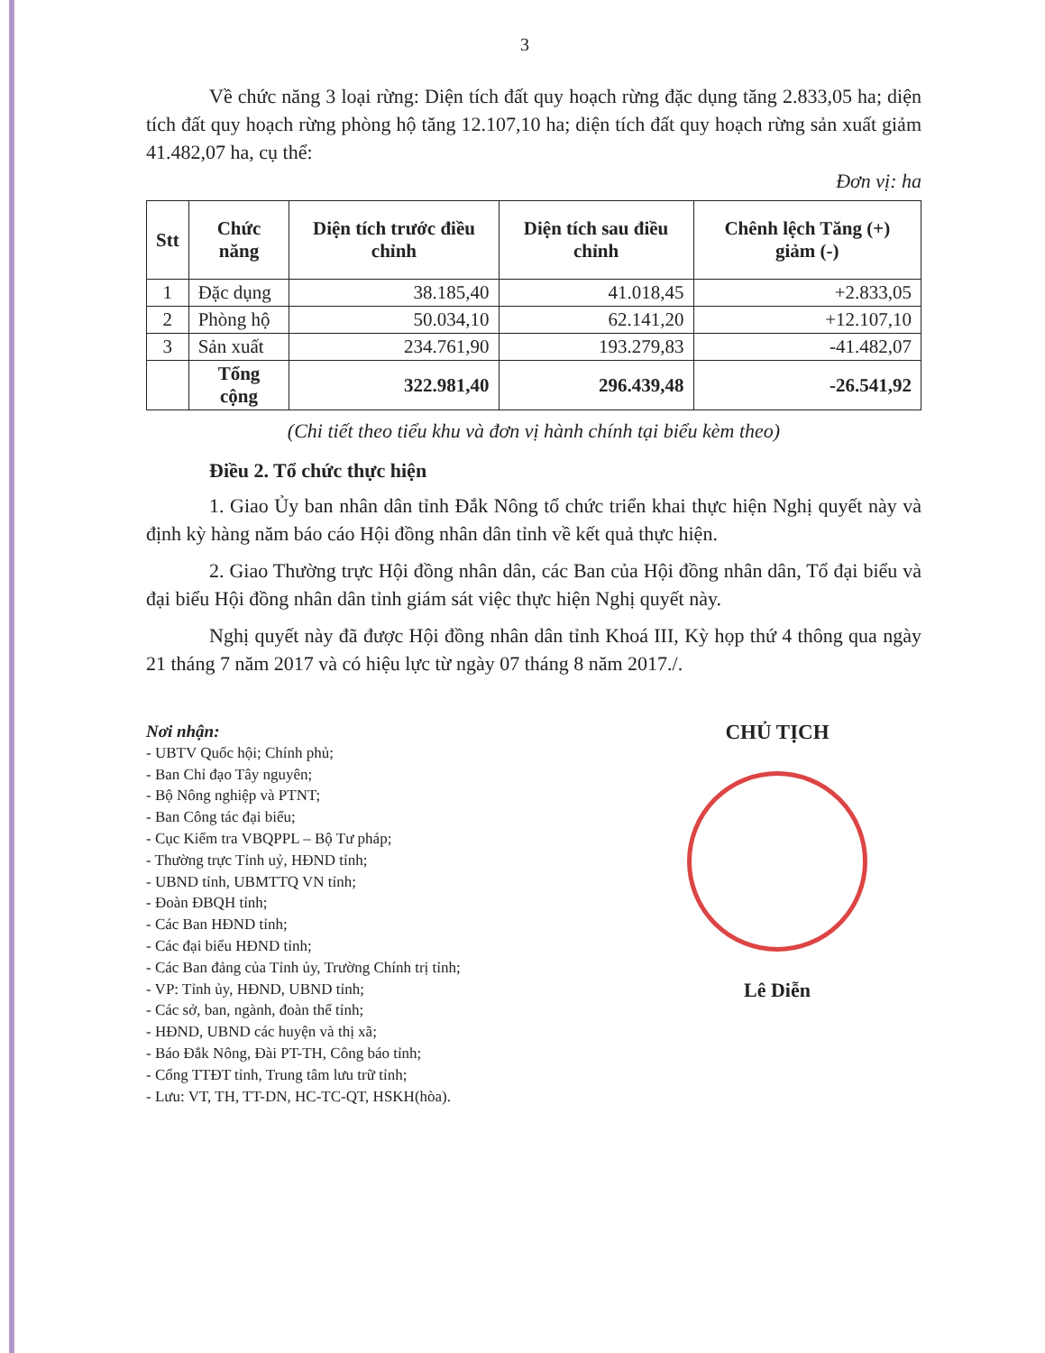3
Về chức năng 3 loại rừng: Diện tích đất quy hoạch rừng đặc dụng tăng 2.833,05 ha; diện tích đất quy hoạch rừng phòng hộ tăng 12.107,10 ha; diện tích đất quy hoạch rừng sản xuất giảm 41.482,07 ha, cụ thể:
Đơn vị: ha
| Stt | Chức năng | Diện tích trước điều chỉnh | Diện tích sau điều chỉnh | Chênh lệch Tăng (+) giảm (-) |
| --- | --- | --- | --- | --- |
| 1 | Đặc dụng | 38.185,40 | 41.018,45 | +2.833,05 |
| 2 | Phòng hộ | 50.034,10 | 62.141,20 | +12.107,10 |
| 3 | Sản xuất | 234.761,90 | 193.279,83 | -41.482,07 |
| | Tổng cộng | 322.981,40 | 296.439,48 | -26.541,92 |
(Chi tiết theo tiểu khu và đơn vị hành chính tại biểu kèm theo)
Điều 2. Tổ chức thực hiện
1. Giao Ủy ban nhân dân tỉnh Đắk Nông tổ chức triển khai thực hiện Nghị quyết này và định kỳ hàng năm báo cáo Hội đồng nhân dân tỉnh về kết quả thực hiện.
2. Giao Thường trực Hội đồng nhân dân, các Ban của Hội đồng nhân dân, Tổ đại biểu và đại biểu Hội đồng nhân dân tỉnh giám sát việc thực hiện Nghị quyết này.
Nghị quyết này đã được Hội đồng nhân dân tỉnh Khoá III, Kỳ họp thứ 4 thông qua ngày 21 tháng 7 năm 2017 và có hiệu lực từ ngày 07 tháng 8 năm 2017./.
Nơi nhận:
- UBTV Quốc hội; Chính phủ;
- Ban Chỉ đạo Tây nguyên;
- Bộ Nông nghiệp và PTNT;
- Ban Công tác đại biểu;
- Cục Kiểm tra VBQPPL – Bộ Tư pháp;
- Thường trực Tỉnh uỷ, HĐND tỉnh;
- UBND tỉnh, UBMTTQ VN tỉnh;
- Đoàn ĐBQH tỉnh;
- Các Ban HĐND tỉnh;
- Các đại biểu HĐND tỉnh;
- Các Ban đảng của Tỉnh ủy, Trường Chính trị tỉnh;
- VP: Tỉnh ủy, HĐND, UBND tỉnh;
- Các sở, ban, ngành, đoàn thể tỉnh;
- HĐND, UBND các huyện và thị xã;
- Báo Đắk Nông, Đài PT-TH, Công báo tỉnh;
- Cổng TTĐT tỉnh, Trung tâm lưu trữ tỉnh;
- Lưu: VT, TH, TT-DN, HC-TC-QT, HSKH(hòa).
CHỦ TỊCH
Lê Diễn